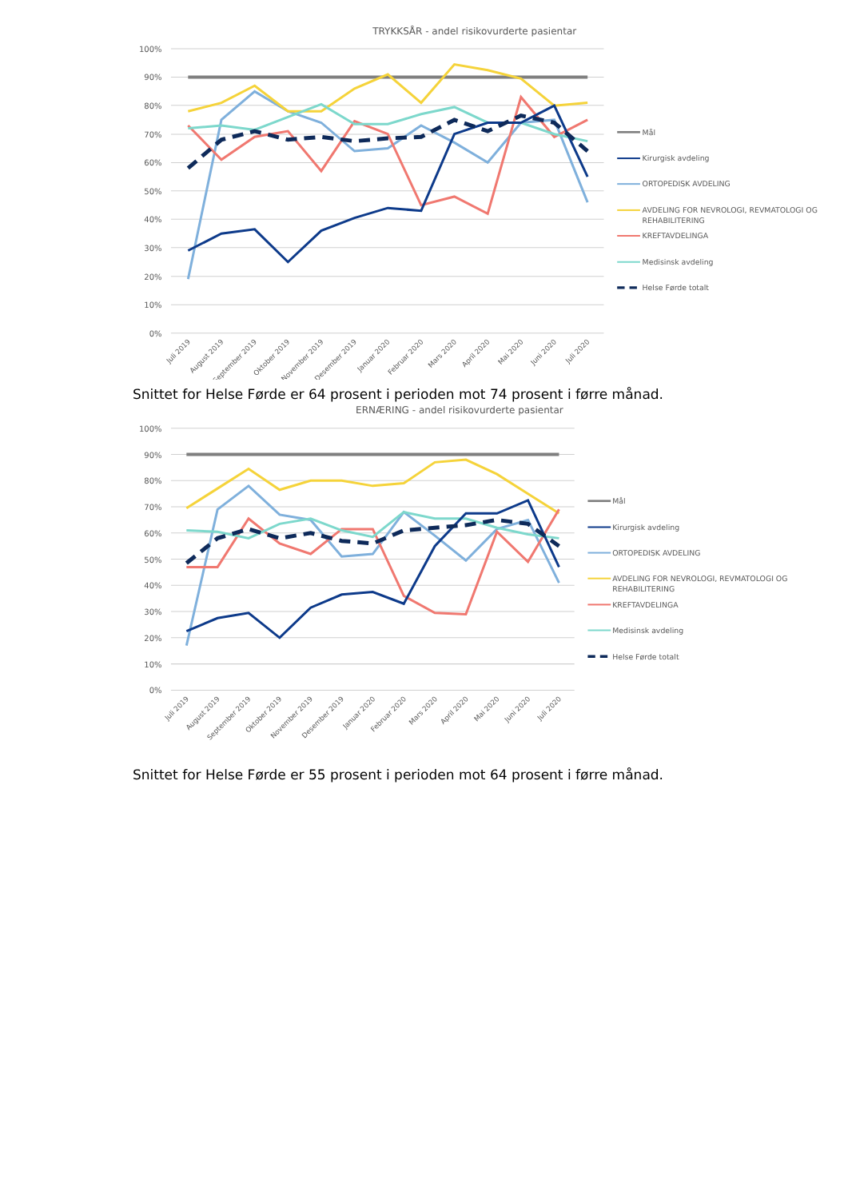TRYKKSÅR - andel risikovurderte pasientar
100%
90%
80%
70%
60%
50%
40%
30%
20%
10%
0%
Juli 2019
August 2019
September 2019
Oktober 2019
November 2019
Desember 2019
Januar 2020
Februar 2020
Mars 2020
April 2020
Mai 2020
Juni 2020
Juli 2020
Mål
Kirurgisk avdeling
ORTOPEDISK AVDELING
AVDELING FOR NEVROLOGI, REVMATOLOGI OG
REHABILITERING
KREFTAVDELINGA
Medisinsk avdeling
Helse Førde totalt
Snittet for Helse Førde er 64 prosent i perioden mot 74 prosent i førre månad.
ERNÆRING - andel risikovurderte pasientar
100%
90%
80%
70%
60%
50%
40%
30%
20%
10%
0%
Juli 2019
August 2019
September 2019
Oktober 2019
November 2019
Desember 2019
Januar 2020
Februar 2020
Mars 2020
April 2020
Mai 2020
Juni 2020
Juli 2020
Mål
Kirurgisk avdeling
ORTOPEDISK AVDELING
AVDELING FOR NEVROLOGI, REVMATOLOGI OG
REHABILITERING
KREFTAVDELINGA
Medisinsk avdeling
Helse Førde totalt
Snittet for Helse Førde er 55 prosent i perioden mot 64 prosent i førre månad.